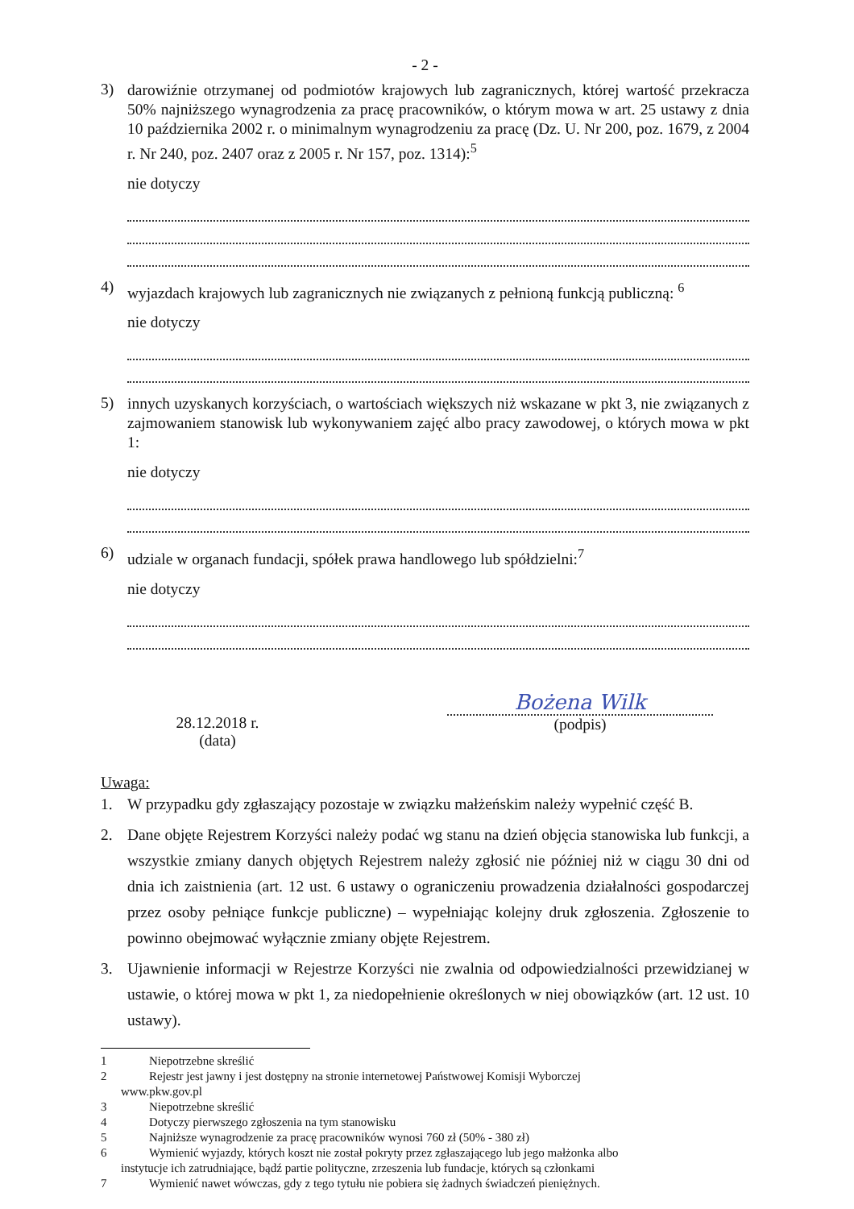- 2 -
3) darowiźnie otrzymanej od podmiotów krajowych lub zagranicznych, której wartość przekracza 50% najniższego wynagrodzenia za pracę pracowników, o którym mowa w art. 25 ustawy z dnia 10 października 2002 r. o minimalnym wynagrodzeniu za pracę (Dz. U. Nr 200, poz. 1679, z 2004 r. Nr 240, poz. 2407 oraz z 2005 r. Nr 157, poz. 1314):<sup>5</sup>
nie dotyczy
4) wyjazdach krajowych lub zagranicznych nie związanych z pełnioną funkcją publiczną: <sup>6</sup>
nie dotyczy
5) innych uzyskanych korzyściach, o wartościach większych niż wskazane w pkt 3, nie związanych z zajmowaniem stanowisk lub wykonywaniem zajęć albo pracy zawodowej, o których mowa w pkt 1:
nie dotyczy
6) udziale w organach fundacji, spółek prawa handlowego lub spółdzielni:<sup>7</sup>
nie dotyczy
28.12.2018 r.
(data)
Bożena Wilk
(podpis)
Uwaga:
1. W przypadku gdy zgłaszający pozostaje w związku małżeńskim należy wypełnić część B.
2. Dane objęte Rejestrem Korzyści należy podać wg stanu na dzień objęcia stanowiska lub funkcji, a wszystkie zmiany danych objętych Rejestrem należy zgłosić nie później niż w ciągu 30 dni od dnia ich zaistnienia (art. 12 ust. 6 ustawy o ograniczeniu prowadzenia działalności gospodarczej przez osoby pełniące funkcje publiczne) – wypełniając kolejny druk zgłoszenia. Zgłoszenie to powinno obejmować wyłącznie zmiany objęte Rejestrem.
3. Ujawnienie informacji w Rejestrze Korzyści nie zwalnia od odpowiedzialności przewidzianej w ustawie, o której mowa w pkt 1, za niedopełnienie określonych w niej obowiązków (art. 12 ust. 10 ustawy).
1 Niepotrzebne skreślić
2 Rejestr jest jawny i jest dostępny na stronie internetowej Państwowej Komisji Wyborczej
www.pkw.gov.pl
3 Niepotrzebne skreślić
4 Dotyczy pierwszego zgłoszenia na tym stanowisku
5 Najniższe wynagrodzenie za pracę pracowników wynosi 760 zł (50% - 380 zł)
6 Wymienić wyjazdy, których koszt nie został pokryty przez zgłaszającego lub jego małżonka albo
instytucje ich zatrudniające, bądź partie polityczne, zrzeszenia lub fundacje, których są członkami
7 Wymienić nawet wówczas, gdy z tego tytułu nie pobiera się żadnych świadczeń pieniężnych.